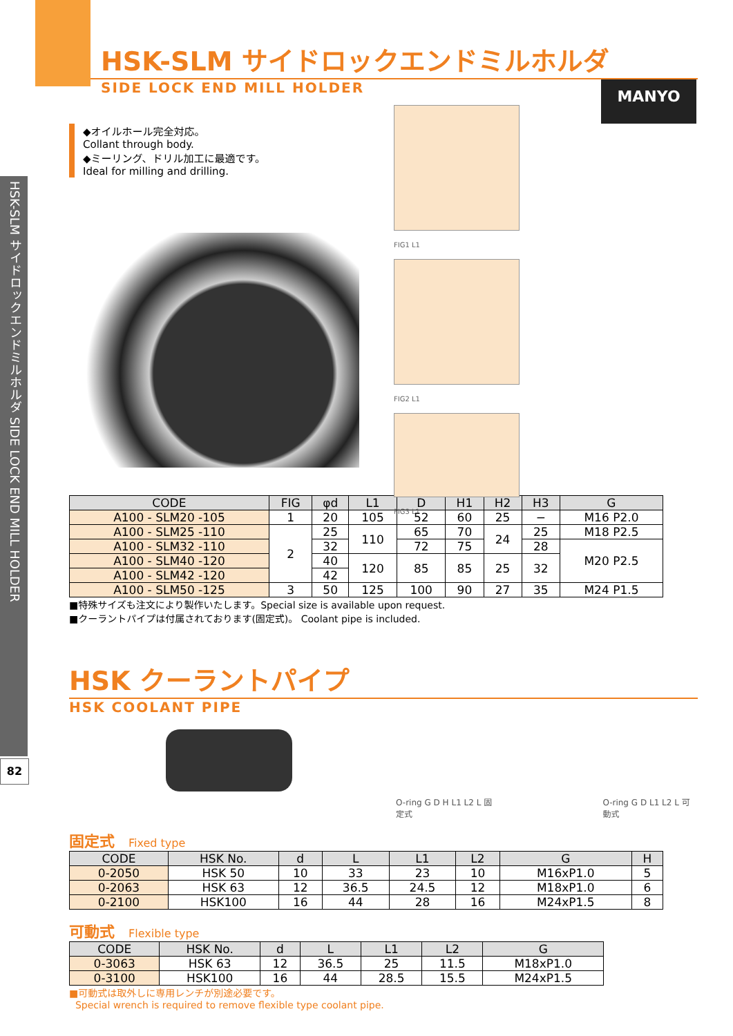HSK-SLM サイドロックエンドミルホルダ SIDE LOCK END MILL HOLDER
82
HSK-SLM サイドロックエンドミルホルダ
SIDE LOCK END MILL HOLDER
MANYO
◆オイルホール完全対応。
Collant through body.
◆ミーリング、ドリル加工に最適です。
Ideal for milling and drilling.
FIG1 L1
FIG2 L1
FIG3 L1
| CODE | FIG | φd | L1 | D | H1 | H2 | H3 | G |
| --- | --- | --- | --- | --- | --- | --- | --- | --- |
| A100 - SLM20 -105 | 1 | 20 | 105 | 52 | 60 | 25 | − | M16 P2.0 |
| A100 - SLM25 -110 | 2 | 25 | 110 | 65 | 70 | 24 | 25 | M18 P2.5 |
| A100 - SLM32 -110 | | 32 | | 72 | 75 | | 28 | M20 P2.5 |
| A100 - SLM40 -120 | | 40 | 120 | 85 | 85 | 25 | 32 | |
| A100 - SLM42 -120 | | 42 | | | | | | |
| A100 - SLM50 -125 | 3 | 50 | 125 | 100 | 90 | 27 | 35 | M24 P1.5 |
■特殊サイズも注文により製作いたします。Special size is available upon request.
■クーラントパイプは付属されております(固定式)。 Coolant pipe is included.
HSK クーラントパイプ
HSK COOLANT PIPE
O-ring G D H L1 L2 L 固定式 O-ring G D L1 L2 L 可動式
固定式 Fixed type
| CODE | HSK No. | d | L | L1 | L2 | G | H |
| --- | --- | --- | --- | --- | --- | --- | --- |
| 0-2050 | HSK 50 | 10 | 33 | 23 | 10 | M16xP1.0 | 5 |
| 0-2063 | HSK 63 | 12 | 36.5 | 24.5 | 12 | M18xP1.0 | 6 |
| 0-2100 | HSK100 | 16 | 44 | 28 | 16 | M24xP1.5 | 8 |
可動式 Flexible type
| CODE | HSK No. | d | L | L1 | L2 | G |
| --- | --- | --- | --- | --- | --- | --- |
| 0-3063 | HSK 63 | 12 | 36.5 | 25 | 11.5 | M18xP1.0 |
| 0-3100 | HSK100 | 16 | 44 | 28.5 | 15.5 | M24xP1.5 |
■可動式は取外しに専用レンチが別途必要です。
Special wrench is required to remove flexible type coolant pipe.